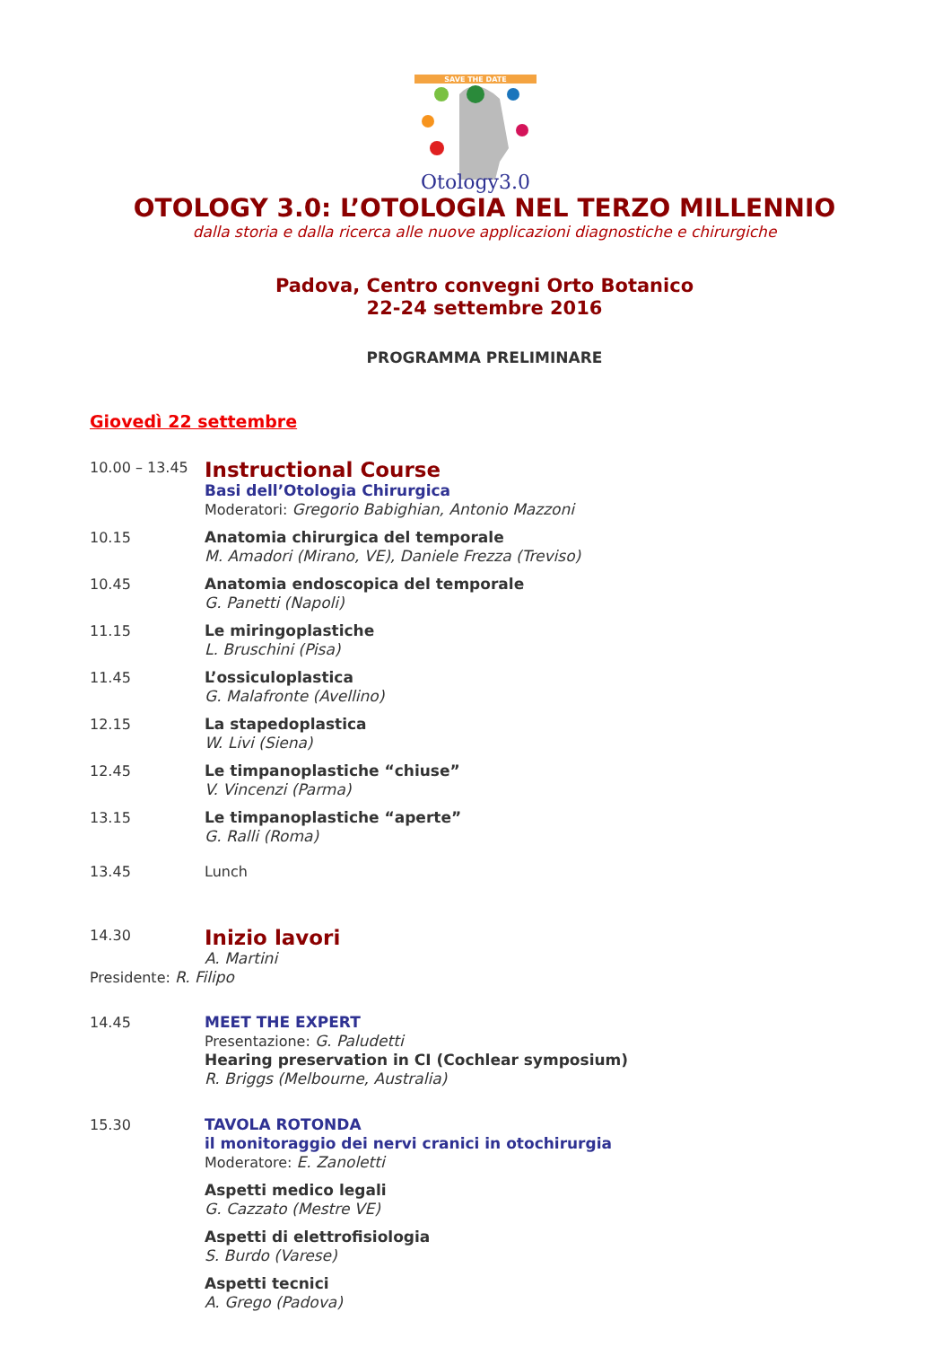SAVE THE DATE
Otology3.0
OTOLOGY 3.0: L’OTOLOGIA NEL TERZO MILLENNIO
dalla storia e dalla ricerca alle nuove applicazioni diagnostiche e chirurgiche
Padova, Centro convegni Orto Botanico
22-24 settembre 2016
PROGRAMMA PRELIMINARE
Giovedì 22 settembre
10.00 – 13.45
Instructional Course
Basi dell’Otologia Chirurgica
Moderatori: Gregorio Babighian, Antonio Mazzoni
10.15 Anatomia chirurgica del temporale
M. Amadori (Mirano, VE), Daniele Frezza (Treviso)
10.45 Anatomia endoscopica del temporale
G. Panetti (Napoli)
11.15 Le miringoplastiche
L. Bruschini (Pisa)
11.45 L’ossiculoplastica
G. Malafronte (Avellino)
12.15 La stapedoplastica
W. Livi (Siena)
12.45 Le timpanoplastiche “chiuse”
V. Vincenzi (Parma)
13.15 Le timpanoplastiche “aperte”
G. Ralli (Roma)
13.45 Lunch
14.30
Inizio lavori
A. Martini
Presidente: R. Filipo
14.45 MEET THE EXPERT
Presentazione: G. Paludetti
Hearing preservation in CI (Cochlear symposium)
R. Briggs (Melbourne, Australia)
15.30 TAVOLA ROTONDA
il monitoraggio dei nervi cranici in otochirurgia
Moderatore: E. Zanoletti
Aspetti medico legali
G. Cazzato (Mestre VE)
Aspetti di elettrofisiologia
S. Burdo (Varese)
Aspetti tecnici
A. Grego (Padova)